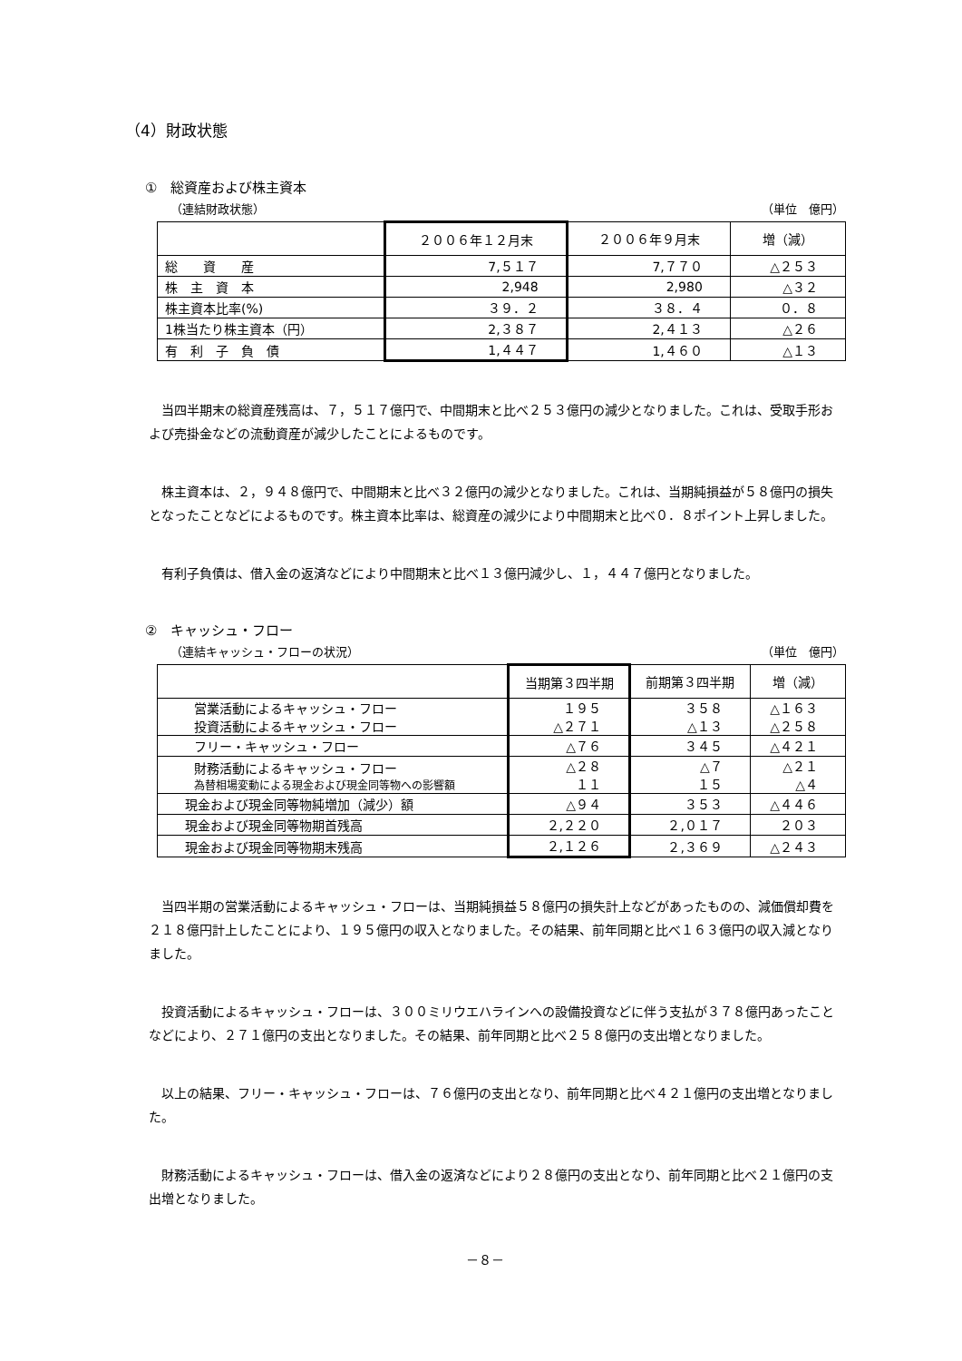（4）財政状態
①　総資産および株主資本
（連結財政状態） （単位　億円）
| | ２００６年１２月末 | ２００６年９月末 | 増（減） |
| --- | --- | --- | --- |
| 総 資 産 | 7,５１７ | 7,７７０ | △２５３ |
| 株 主 資 本 | 2,948 | 2,980 | △３２ |
| 株主資本比率(%) | ３９．２ | ３８．４ | ０．８ |
| 1株当たり株主資本（円） | 2,３８７ | 2,４１３ | △２６ |
| 有 利 子 負 債 | 1,４４７ | 1,４６０ | △１３ |
当四半期末の総資産残高は、７，５１７億円で、中間期末と比べ２５３億円の減少となりました。これは、受取手形および売掛金などの流動資産が減少したことによるものです。
株主資本は、２，９４８億円で、中間期末と比べ３２億円の減少となりました。これは、当期純損益が５８億円の損失となったことなどによるものです。株主資本比率は、総資産の減少により中間期末と比べ０．８ポイント上昇しました。
有利子負債は、借入金の返済などにより中間期末と比べ１３億円減少し、１，４４７億円となりました。
②　キャッシュ・フロー
（連結キャッシュ・フローの状況） （単位　億円）
| | 当期第３四半期 | 前期第３四半期 | 増（減） |
| --- | --- | --- | --- |
| 営業活動によるキャッシュ・フロー 投資活動によるキャッシュ・フロー | １９５ △２７１ | ３５８ △１３ | △１６３ △２５８ |
| フリー・キャッシュ・フロー | △７６ | ３４５ | △４２１ |
| 財務活動によるキャッシュ・フロー 為替相場変動による現金および現金同等物への影響額 | △２８ １１ | △７ １５ | △２１ △４ |
| 現金および現金同等物純増加（減少）額 | △９４ | ３５３ | △４４６ |
| 現金および現金同等物期首残高 | ２,２２０ | ２,０１７ | ２０３ |
| 現金および現金同等物期末残高 | ２,１２６ | ２,３６９ | △２４３ |
当四半期の営業活動によるキャッシュ・フローは、当期純損益５８億円の損失計上などがあったものの、減価償却費を２１８億円計上したことにより、１９５億円の収入となりました。その結果、前年同期と比べ１６３億円の収入減となりました。
投資活動によるキャッシュ・フローは、３００ミリウエハラインへの設備投資などに伴う支払が３７８億円あったことなどにより、２７１億円の支出となりました。その結果、前年同期と比べ２５８億円の支出増となりました。
以上の結果、フリー・キャッシュ・フローは、７６億円の支出となり、前年同期と比べ４２１億円の支出増となりました。
財務活動によるキャッシュ・フローは、借入金の返済などにより２８億円の支出となり、前年同期と比べ２１億円の支出増となりました。
－８－